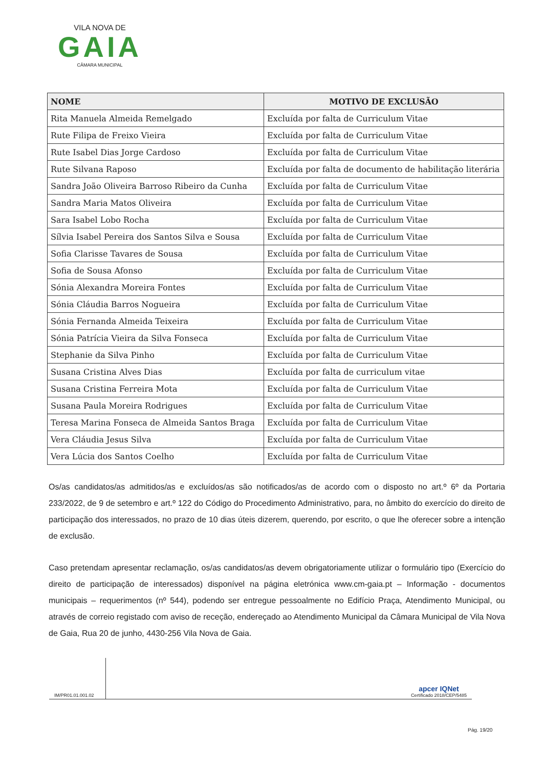VILA NOVA DE
GAIA
CÂMARA MUNICIPAL
| NOME | MOTIVO DE EXCLUSÃO |
| --- | --- |
| Rita Manuela Almeida Remelgado | Excluída por falta de Curriculum Vitae |
| Rute Filipa de Freixo Vieira | Excluída por falta de Curriculum Vitae |
| Rute Isabel Dias Jorge Cardoso | Excluída por falta de Curriculum Vitae |
| Rute Silvana Raposo | Excluída por falta de documento de habilitação literária |
| Sandra João Oliveira Barroso Ribeiro da Cunha | Excluída por falta de Curriculum Vitae |
| Sandra Maria Matos Oliveira | Excluída por falta de Curriculum Vitae |
| Sara Isabel Lobo Rocha | Excluída por falta de Curriculum Vitae |
| Sílvia Isabel Pereira dos Santos Silva e Sousa | Excluída por falta de Curriculum Vitae |
| Sofia Clarisse Tavares de Sousa | Excluída por falta de Curriculum Vitae |
| Sofia de Sousa Afonso | Excluída por falta de Curriculum Vitae |
| Sónia Alexandra Moreira Fontes | Excluída por falta de Curriculum Vitae |
| Sónia Cláudia Barros Nogueira | Excluída por falta de Curriculum Vitae |
| Sónia Fernanda Almeida Teixeira | Excluída por falta de Curriculum Vitae |
| Sónia Patrícia Vieira da Silva Fonseca | Excluída por falta de Curriculum Vitae |
| Stephanie da Silva Pinho | Excluída por falta de Curriculum Vitae |
| Susana Cristina Alves Dias | Excluída por falta de curriculum vitae |
| Susana Cristina Ferreira Mota | Excluída por falta de Curriculum Vitae |
| Susana Paula Moreira Rodrigues | Excluída por falta de Curriculum Vitae |
| Teresa Marina Fonseca de Almeida Santos Braga | Excluída por falta de Curriculum Vitae |
| Vera Cláudia Jesus Silva | Excluída por falta de Curriculum Vitae |
| Vera Lúcia dos Santos Coelho | Excluída por falta de Curriculum Vitae |
Os/as candidatos/as admitidos/as e excluídos/as são notificados/as de acordo com o disposto no art.º 6º da Portaria 233/2022, de 9 de setembro e art.º 122 do Código do Procedimento Administrativo, para, no âmbito do exercício do direito de participação dos interessados, no prazo de 10 dias úteis dizerem, querendo, por escrito, o que lhe oferecer sobre a intenção de exclusão.
Caso pretendam apresentar reclamação, os/as candidatos/as devem obrigatoriamente utilizar o formulário tipo (Exercício do direito de participação de interessados) disponível na página eletrónica www.cm-gaia.pt – Informação - documentos municipais – requerimentos (nº 544), podendo ser entregue pessoalmente no Edifício Praça, Atendimento Municipal, ou através de correio registado com aviso de receção, endereçado ao Atendimento Municipal da Câmara Municipal de Vila Nova de Gaia, Rua 20 de junho, 4430-256 Vila Nova de Gaia.
IM/PR01.01.001.02
apcer IQNet
Certificado 2018/CEP/5485
Pág. 19/20